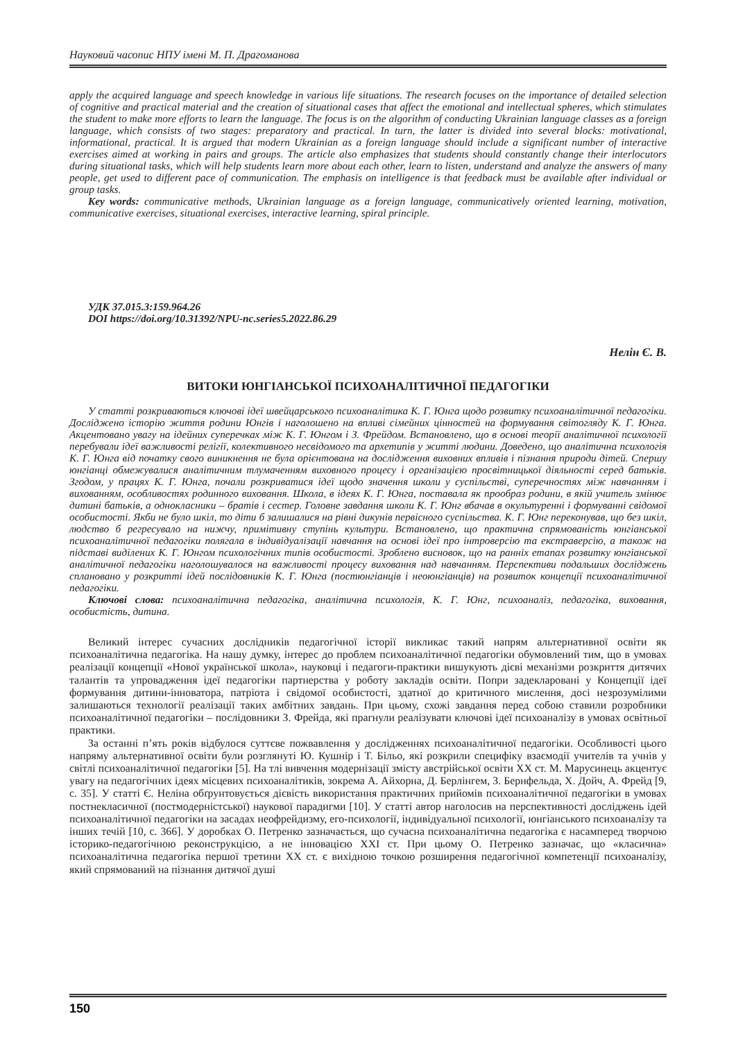Науковий часопис НПУ імені М. П. Драгоманова
apply the acquired language and speech knowledge in various life situations. The research focuses on the importance of detailed selection of cognitive and practical material and the creation of situational cases that affect the emotional and intellectual spheres, which stimulates the student to make more efforts to learn the language. The focus is on the algorithm of conducting Ukrainian language classes as a foreign language, which consists of two stages: preparatory and practical. In turn, the latter is divided into several blocks: motivational, informational, practical. It is argued that modern Ukrainian as a foreign language should include a significant number of interactive exercises aimed at working in pairs and groups. The article also emphasizes that students should constantly change their interlocutors during situational tasks, which will help students learn more about each other, learn to listen, understand and analyze the answers of many people, get used to different pace of communication. The emphasis on intelligence is that feedback must be available after individual or group tasks.
Key words: communicative methods, Ukrainian language as a foreign language, communicatively oriented learning, motivation, communicative exercises, situational exercises, interactive learning, spiral principle.
УДК 37.015.3:159.964.26
DOI https://doi.org/10.31392/NPU-nc.series5.2022.86.29
Нелін Є. В.
ВИТОКИ ЮНГІАНСЬКОЇ ПСИХОАНАЛІТИЧНОЇ ПЕДАГОГІКИ
У статті розкриваються ключові ідеї швейцарського психоаналітика К. Г. Юнга щодо розвитку психоаналітичної педагогіки. Досліджено історію життя родини Юнгів і наголошено на впливі сімейних цінностей на формування світогляду К. Г. Юнга. Акцентовано увагу на ідейних суперечках між К. Г. Юнгом і З. Фрейдом. Встановлено, що в основі теорії аналітичної психології перебували ідеї важливості релігії, колективного несвідомого та архетипів у житті людини. Доведено, що аналітична психологія К. Г. Юнга від початку свого виникнення не була орієнтована на дослідження виховних впливів і пізнання природи дітей. Спершу юнгіанці обмежувалися аналітичним тлумаченням виховного процесу і організацією просвітницької діяльності серед батьків. Згодом, у працях К. Г. Юнга, почали розкриватися ідеї щодо значення школи у суспільстві, суперечностях між навчанням і вихованням, особливостях родинного виховання. Школа, в ідеях К. Г. Юнга, поставала як прообраз родини, в якій учитель змінює дитині батьків, а однокласники – братів і сестер. Головне завдання школи К. Г. Юнг вбачав в окультуренні і формуванні свідомої особистості. Якби не було шкіл, то діти б залишалися на рівні дикунів первісного суспільства. К. Г. Юнг переконував, що без шкіл, людство б регресувало на нижчу, примітивну ступінь культури. Встановлено, що практична спрямованість юнгіанської психоаналітичної педагогіки полягала в індивідуалізації навчання на основі ідеї про інтроверсію та екстраверсію, а також на підставі виділених К. Г. Юнгом психологічних типів особистості. Зроблено висновок, що на ранніх етапах розвитку юнгіанської аналітичної педагогіки наголошувалося на важливості процесу виховання над навчанням. Перспективи подальших досліджень сплановано у розкритті ідей послідовників К. Г. Юнга (постюнгіанців і неоюнгіанців) на розвиток концепції психоаналітичної педагогіки.
Ключові слова: психоаналітична педагогіка, аналітична психологія, К. Г. Юнг, психоаналіз, педагогіка, виховання, особистість, дитина.
Великий інтерес сучасних дослідників педагогічної історії викликає такий напрям альтернативної освіти як психоаналітична педагогіка. На нашу думку, інтерес до проблем психоаналітичної педагогіки обумовлений тим, що в умовах реалізації концепції «Нової української школа», науковці і педагоги-практики вишукують дієві механізми розкриття дитячих талантів та упровадження ідеї педагогіки партнерства у роботу закладів освіти. Попри задекларовані у Концепції ідеї формування дитини-інноватора, патріота і свідомої особистості, здатної до критичного мислення, досі незрозумілими залишаються технології реалізації таких амбітних завдань. При цьому, схожі завдання перед собою ставили розробники психоаналітичної педагогіки – послідовники З. Фрейда, які прагнули реалізувати ключові ідеї психоаналізу в умовах освітньої практики.
За останні п’ять років відбулося суттєве пожвавлення у дослідженнях психоаналітичної педагогіки. Особливості цього напряму альтернативної освіти були розглянуті Ю. Кушнір і Т. Більо, які розкрили специфіку взаємодії учителів та учнів у світлі психоаналітичної педагогіки [5]. На тлі вивчення модернізації змісту австрійської освіти XX ст. М. Марусинець акцентує увагу на педагогічних ідеях місцевих психоаналітиків, зокрема А. Айхорна, Д. Берлінгем, З. Бернфельда, Х. Дойч, А. Фрейд [9, с. 35]. У статті Є. Неліна обґрунтовується дієвість використання практичних прийомів психоаналітичної педагогіки в умовах постнекласичної (постмодерністської) наукової парадигми [10]. У статті автор наголосив на перспективності досліджень ідей психоаналітичної педагогіки на засадах неофрейдизму, его-психології, індивідуальної психології, юнгіанського психоаналізу та інших течій [10, с. 366]. У доробках О. Петренко зазначається, що сучасна психоаналітична педагогіка є насамперед творчою історико-педагогічною реконструкцією, а не інновацією XXI ст. При цьому О. Петренко зазначає, що «класична» психоаналітична педагогіка першої третини XX ст. є вихідною точкою розширення педагогічної компетенції психоаналізу, який спрямований на пізнання дитячої душі
150